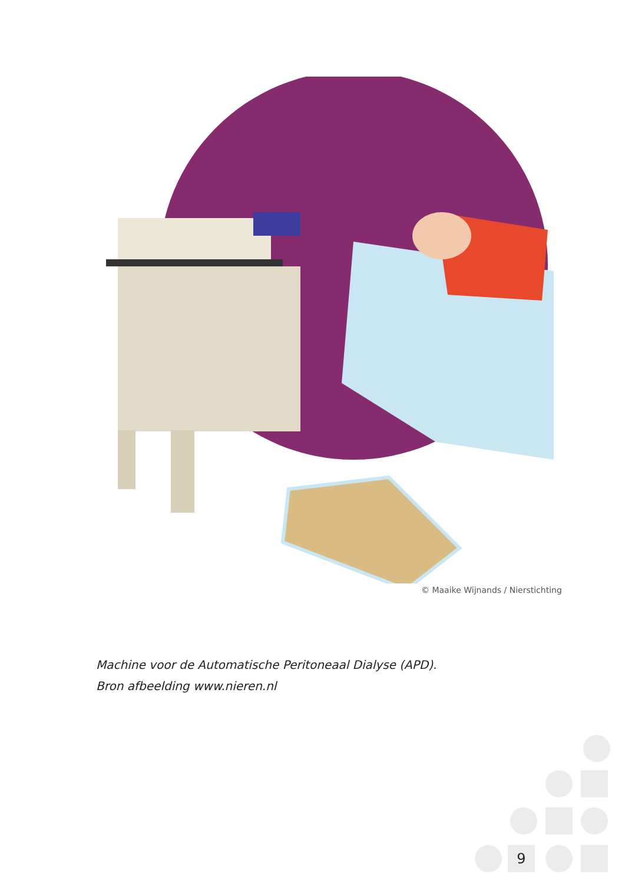© Maaike Wijnands / Nierstichting
Machine voor de Automatische Peritoneaal Dialyse (APD).
Bron afbeelding www.nieren.nl
9